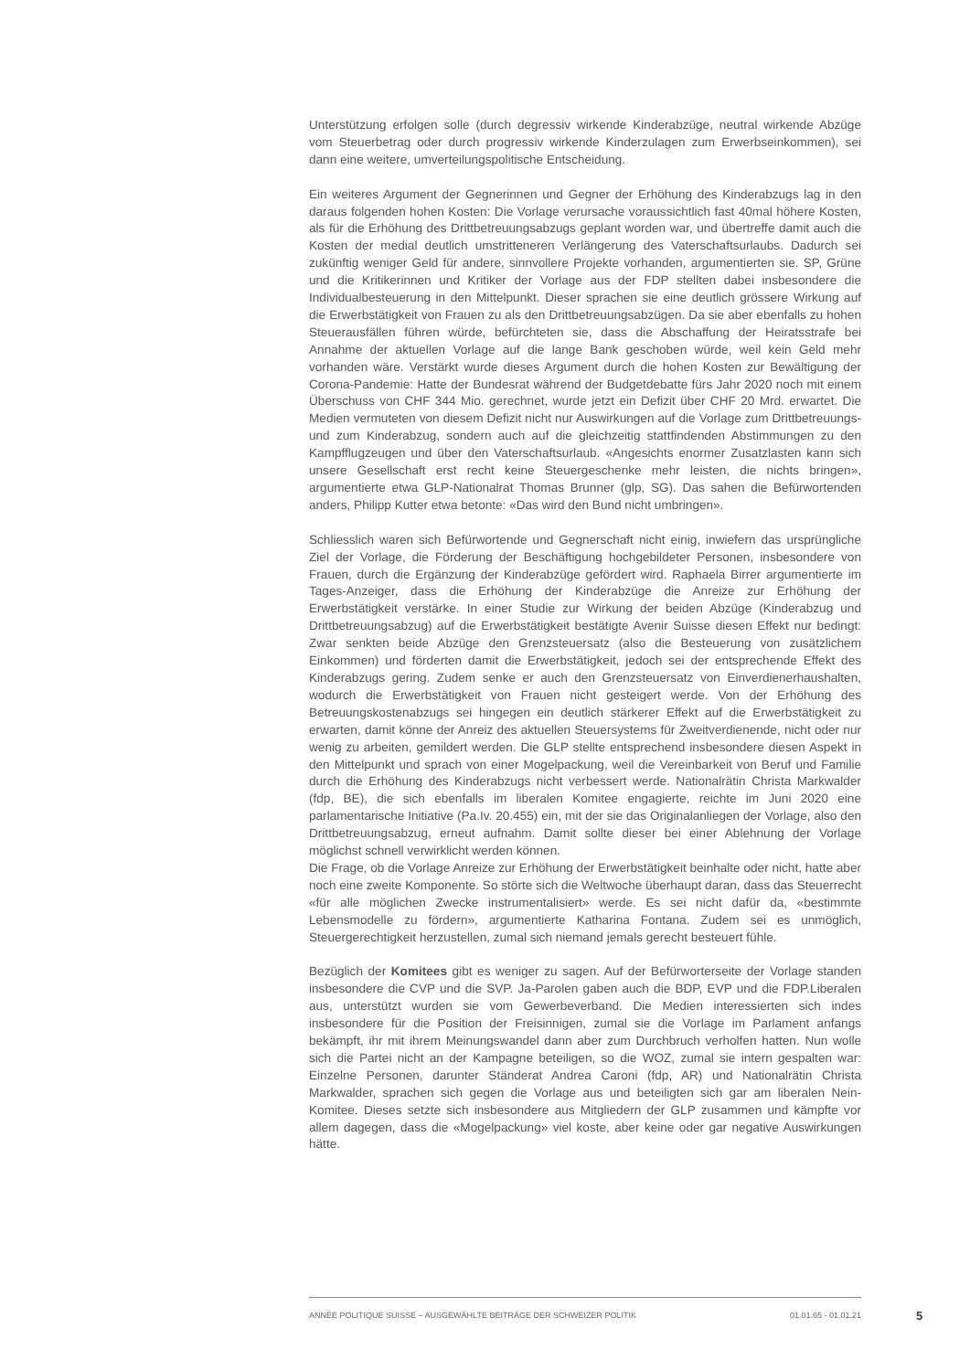Unterstützung erfolgen solle (durch degressiv wirkende Kinderabzüge, neutral wirkende Abzüge vom Steuerbetrag oder durch progressiv wirkende Kinderzulagen zum Erwerbseinkommen), sei dann eine weitere, umverteilungspolitische Entscheidung.
Ein weiteres Argument der Gegnerinnen und Gegner der Erhöhung des Kinderabzugs lag in den daraus folgenden hohen Kosten: Die Vorlage verursache voraussichtlich fast 40mal höhere Kosten, als für die Erhöhung des Drittbetreuungsabzugs geplant worden war, und übertreffe damit auch die Kosten der medial deutlich umstritteneren Verlängerung des Vaterschaftsurlaubs. Dadurch sei zukünftig weniger Geld für andere, sinnvollere Projekte vorhanden, argumentierten sie. SP, Grüne und die Kritikerinnen und Kritiker der Vorlage aus der FDP stellten dabei insbesondere die Individualbesteuerung in den Mittelpunkt. Dieser sprachen sie eine deutlich grössere Wirkung auf die Erwerbstätigkeit von Frauen zu als den Drittbetreuungsabzügen. Da sie aber ebenfalls zu hohen Steuerausfällen führen würde, befürchteten sie, dass die Abschaffung der Heiratsstrafe bei Annahme der aktuellen Vorlage auf die lange Bank geschoben würde, weil kein Geld mehr vorhanden wäre. Verstärkt wurde dieses Argument durch die hohen Kosten zur Bewältigung der Corona-Pandemie: Hatte der Bundesrat während der Budgetdebatte fürs Jahr 2020 noch mit einem Überschuss von CHF 344 Mio. gerechnet, wurde jetzt ein Defizit über CHF 20 Mrd. erwartet. Die Medien vermuteten von diesem Defizit nicht nur Auswirkungen auf die Vorlage zum Drittbetreuungs- und zum Kinderabzug, sondern auch auf die gleichzeitig stattfindenden Abstimmungen zu den Kampfflugzeugen und über den Vaterschaftsurlaub. «Angesichts enormer Zusatzlasten kann sich unsere Gesellschaft erst recht keine Steuergeschenke mehr leisten, die nichts bringen», argumentierte etwa GLP-Nationalrat Thomas Brunner (glp, SG). Das sahen die Befürwortenden anders, Philipp Kutter etwa betonte: «Das wird den Bund nicht umbringen».
Schliesslich waren sich Befürwortende und Gegnerschaft nicht einig, inwiefern das ursprüngliche Ziel der Vorlage, die Förderung der Beschäftigung hochgebildeter Personen, insbesondere von Frauen, durch die Ergänzung der Kinderabzüge gefördert wird. Raphaela Birrer argumentierte im Tages-Anzeiger, dass die Erhöhung der Kinderabzüge die Anreize zur Erhöhung der Erwerbstätigkeit verstärke. In einer Studie zur Wirkung der beiden Abzüge (Kinderabzug und Drittbetreuungsabzug) auf die Erwerbstätigkeit bestätigte Avenir Suisse diesen Effekt nur bedingt: Zwar senkten beide Abzüge den Grenzsteuersatz (also die Besteuerung von zusätzlichem Einkommen) und förderten damit die Erwerbstätigkeit, jedoch sei der entsprechende Effekt des Kinderabzugs gering. Zudem senke er auch den Grenzsteuersatz von Einverdienerhaushalten, wodurch die Erwerbstätigkeit von Frauen nicht gesteigert werde. Von der Erhöhung des Betreuungskostenabzugs sei hingegen ein deutlich stärkerer Effekt auf die Erwerbstätigkeit zu erwarten, damit könne der Anreiz des aktuellen Steuersystems für Zweitverdienende, nicht oder nur wenig zu arbeiten, gemildert werden. Die GLP stellte entsprechend insbesondere diesen Aspekt in den Mittelpunkt und sprach von einer Mogelpackung, weil die Vereinbarkeit von Beruf und Familie durch die Erhöhung des Kinderabzugs nicht verbessert werde. Nationalrätin Christa Markwalder (fdp, BE), die sich ebenfalls im liberalen Komitee engagierte, reichte im Juni 2020 eine parlamentarische Initiative (Pa.Iv. 20.455) ein, mit der sie das Originalanliegen der Vorlage, also den Drittbetreuungsabzug, erneut aufnahm. Damit sollte dieser bei einer Ablehnung der Vorlage möglichst schnell verwirklicht werden können.
Die Frage, ob die Vorlage Anreize zur Erhöhung der Erwerbstätigkeit beinhalte oder nicht, hatte aber noch eine zweite Komponente. So störte sich die Weltwoche überhaupt daran, dass das Steuerrecht «für alle möglichen Zwecke instrumentalisiert» werde. Es sei nicht dafür da, «bestimmte Lebensmodelle zu fördern», argumentierte Katharina Fontana. Zudem sei es unmöglich, Steuergerechtigkeit herzustellen, zumal sich niemand jemals gerecht besteuert fühle.
Bezüglich der Komitees gibt es weniger zu sagen. Auf der Befürworterseite der Vorlage standen insbesondere die CVP und die SVP. Ja-Parolen gaben auch die BDP, EVP und die FDP.Liberalen aus, unterstützt wurden sie vom Gewerbeverband. Die Medien interessierten sich indes insbesondere für die Position der Freisinnigen, zumal sie die Vorlage im Parlament anfangs bekämpft, ihr mit ihrem Meinungswandel dann aber zum Durchbruch verholfen hatten. Nun wolle sich die Partei nicht an der Kampagne beteiligen, so die WOZ, zumal sie intern gespalten war: Einzelne Personen, darunter Ständerat Andrea Caroni (fdp, AR) und Nationalrätin Christa Markwalder, sprachen sich gegen die Vorlage aus und beteiligten sich gar am liberalen Nein-Komitee. Dieses setzte sich insbesondere aus Mitgliedern der GLP zusammen und kämpfte vor allem dagegen, dass die «Mogelpackung» viel koste, aber keine oder gar negative Auswirkungen hätte.
ANNÉE POLITIQUE SUISSE – AUSGEWÄHLTE BEITRÄGE DER SCHWEIZER POLITIK 01.01.65 - 01.01.21
5